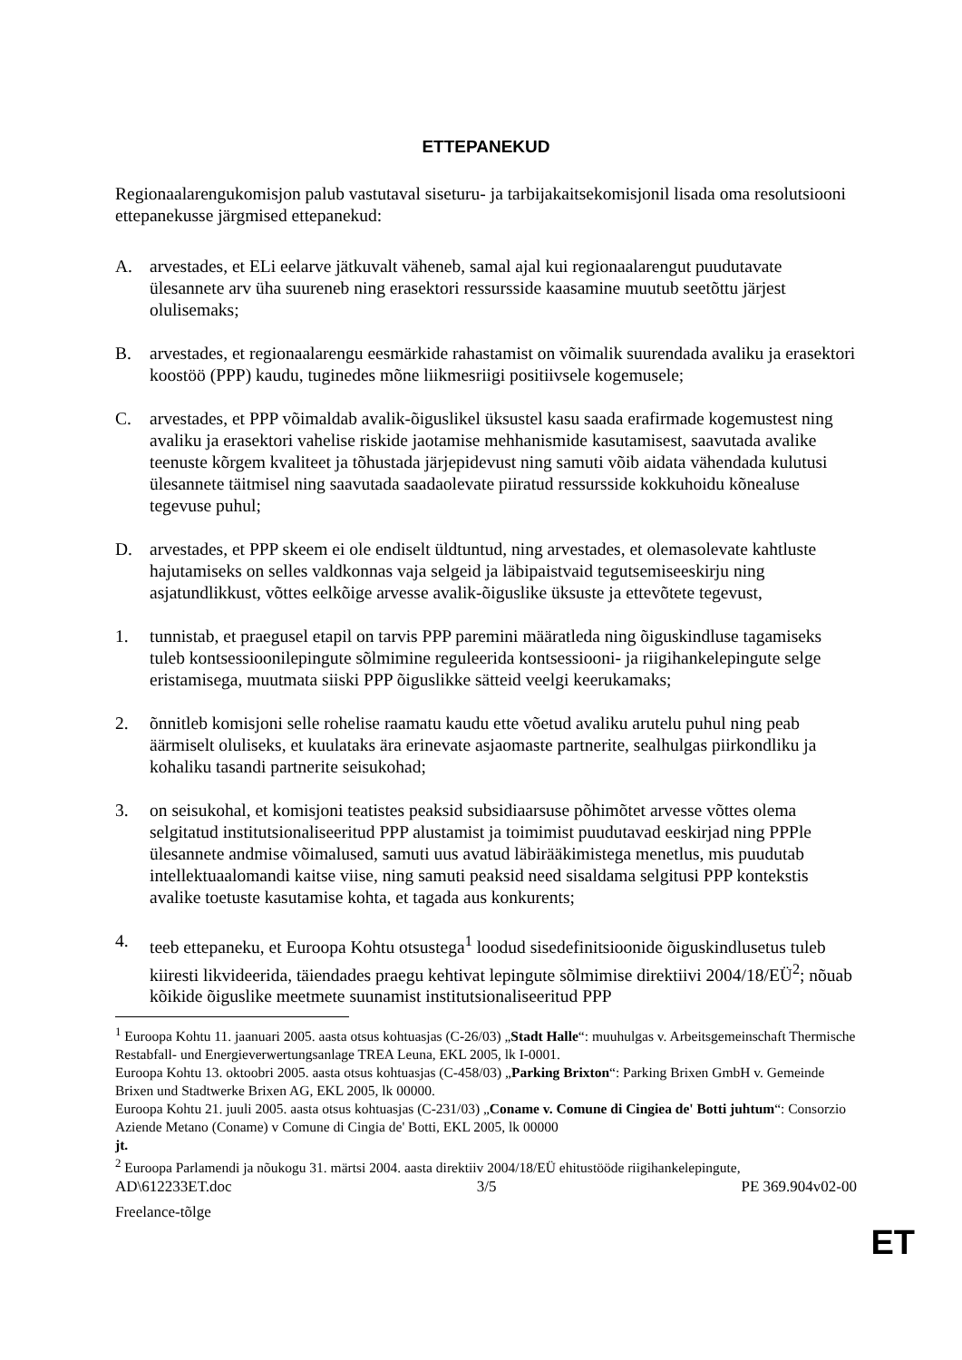ETTEPANEKUD
Regionaalarengukomisjon palub vastutaval siseturu- ja tarbijakaitsekomisjonil lisada oma resolutsiooni ettepanekusse järgmised ettepanekud:
A. arvestades, et ELi eelarve jätkuvalt väheneb, samal ajal kui regionaalarengut puudutavate ülesannete arv üha suureneb ning erasektori ressursside kaasamine muutub seetõttu järjest olulisemaks;
B. arvestades, et regionaalarengu eesmärkide rahastamist on võimalik suurendada avaliku ja erasektori koostöö (PPP) kaudu, tuginedes mõne liikmesriigi positiivsele kogemusele;
C. arvestades, et PPP võimaldab avalik-õiguslikel üksustel kasu saada erafirmade kogemustest ning avaliku ja erasektori vahelise riskide jaotamise mehhanismide kasutamisest, saavutada avalike teenuste kõrgem kvaliteet ja tõhustada järjepidevust ning samuti võib aidata vähendada kulutusi ülesannete täitmisel ning saavutada saadaolevate piiratud ressursside kokkuhoidu kõnealuse tegevuse puhul;
D. arvestades, et PPP skeem ei ole endiselt üldtuntud, ning arvestades, et olemasolevate kahtluste hajutamiseks on selles valdkonnas vaja selgeid ja läbipaistvaid tegutsemiseeskirju ning asjatundlikkust, võttes eelkõige arvesse avalik-õiguslike üksuste ja ettevõtete tegevust,
1. tunnistab, et praegusel etapil on tarvis PPP paremini määratleda ning õiguskindluse tagamiseks tuleb kontsessioonilepingute sõlmimine reguleerida kontsessiooni- ja riigihankelepingute selge eristamisega, muutmata siiski PPP õiguslikke sätteid veelgi keerukamaks;
2. õnnitleb komisjoni selle rohelise raamatu kaudu ette võetud avaliku arutelu puhul ning peab äärmiselt oluliseks, et kuulataks ära erinevate asjaomaste partnerite, sealhulgas piirkondliku ja kohaliku tasandi partnerite seisukohad;
3. on seisukohal, et komisjoni teatistes peaksid subsidiaarsuse põhimõtet arvesse võttes olema selgitatud institutsionaliseeritud PPP alustamist ja toimimist puudutavad eeskirjad ning PPPle ülesannete andmise võimalused, samuti uus avatud läbirääkimistega menetlus, mis puudutab intellektuaalomandi kaitse viise, ning samuti peaksid need sisaldama selgitusi PPP kontekstis avalike toetuste kasutamise kohta, et tagada aus konkurents;
4. teeb ettepaneku, et Euroopa Kohtu otsustega<sup>1</sup> loodud sisedefinitsioonide õiguskindlusetus tuleb kiiresti likvideerida, täiendades praegu kehtivat lepingute sõlmimise direktiivi 2004/18/EÜ<sup>2</sup>; nõuab kõikide õiguslike meetmete suunamist institutsionaliseeritud PPP
<sup>1</sup> Euroopa Kohtu 11. jaanuari 2005. aasta otsus kohtuasjas (C-26/03) „Stadt Halle“: muuhulgas v. Arbeitsgemeinschaft Thermische Restabfall- und Energieverwertungsanlage TREA Leuna, EKL 2005, lk I-0001.
Euroopa Kohtu 13. oktoobri 2005. aasta otsus kohtuasjas (C-458/03) „Parking Brixton“: Parking Brixen GmbH v. Gemeinde Brixen und Stadtwerke Brixen AG, EKL 2005, lk 00000.
Euroopa Kohtu 21. juuli 2005. aasta otsus kohtuasjas (C-231/03) „Coname v. Comune di Cingiea de' Botti juhtum“: Consorzio Aziende Metano (Coname) v Comune di Cingia de' Botti, EKL 2005, lk 00000
jt.
<sup>2</sup> Euroopa Parlamendi ja nõukogu 31. märtsi 2004. aasta direktiiv 2004/18/EÜ ehitustööde riigihankelepingute,
AD\612233ET.doc 3/5 PE 369.904v02-00
Freelance-tõlge
ET